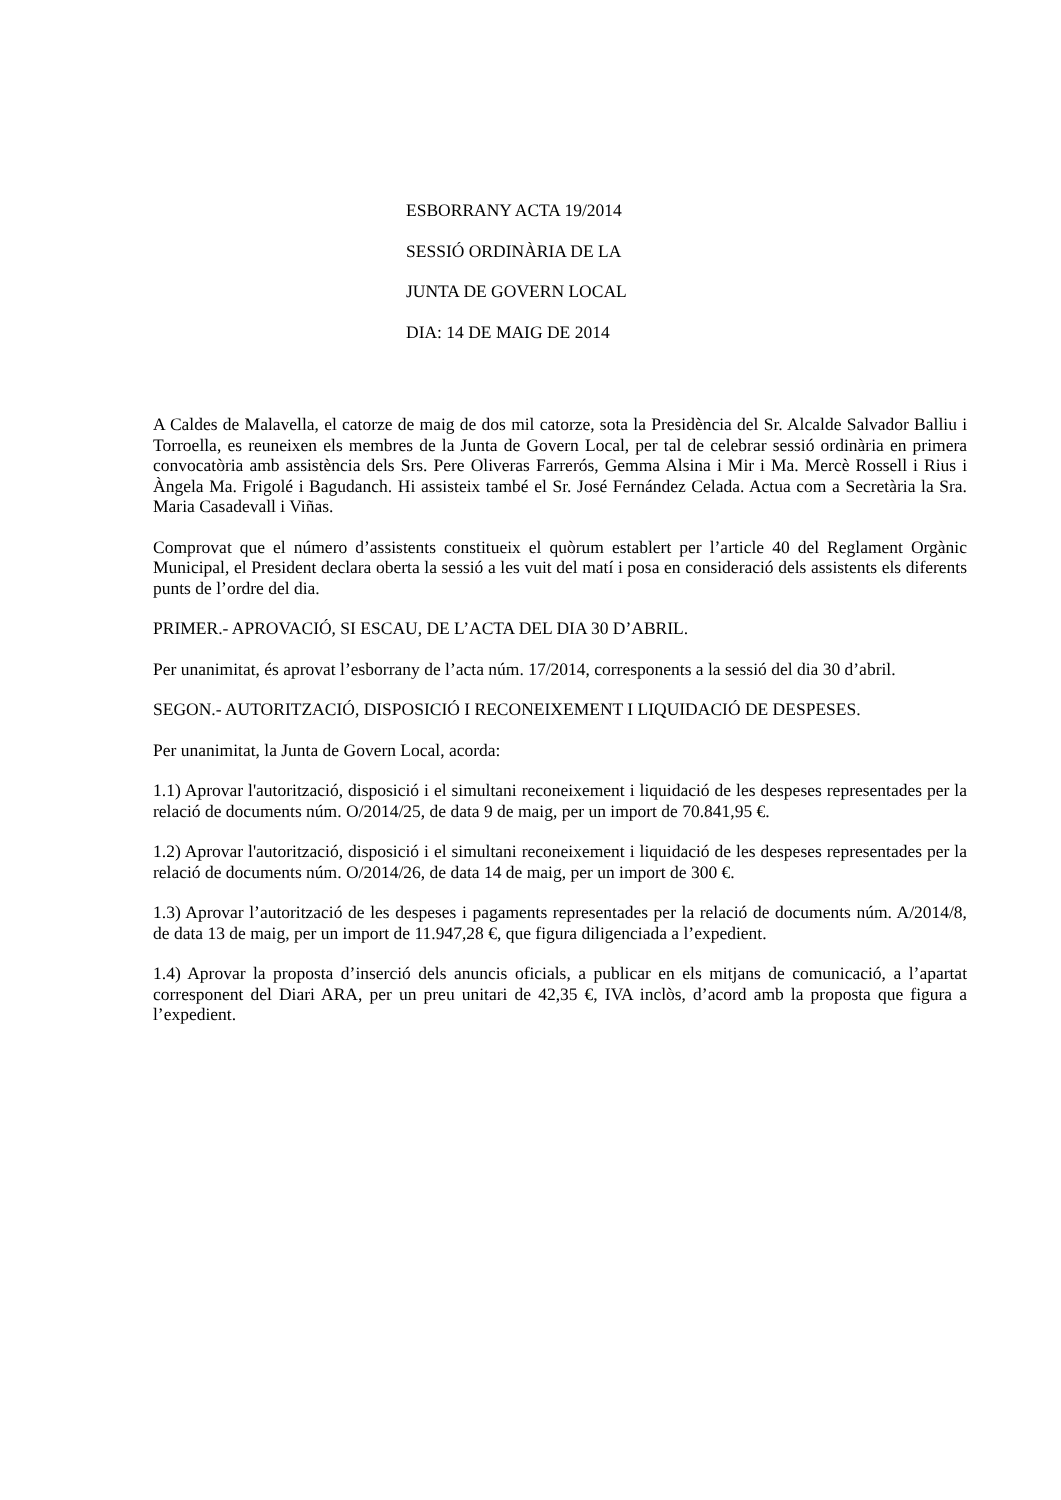ESBORRANY ACTA 19/2014
SESSIÓ ORDINÀRIA DE LA
JUNTA DE GOVERN LOCAL
DIA: 14 DE MAIG DE 2014
A Caldes de Malavella, el catorze de maig de dos mil catorze, sota la Presidència del Sr. Alcalde Salvador Balliu i Torroella, es reuneixen els membres de la Junta de Govern Local, per tal de celebrar sessió ordinària en primera convocatòria amb assistència dels Srs. Pere Oliveras Farrerós, Gemma Alsina i Mir i Ma. Mercè Rossell i Rius i Àngela Ma. Frigolé i Bagudanch. Hi assisteix també el Sr. José Fernández Celada. Actua com a Secretària la Sra. Maria Casadevall i Viñas.
Comprovat que el número d’assistents constitueix el quòrum establert per l’article 40 del Reglament Orgànic Municipal, el President declara oberta la sessió a les vuit del matí i posa en consideració dels assistents els diferents punts de l’ordre del dia.
PRIMER.- APROVACIÓ, SI ESCAU, DE L’ACTA DEL DIA 30 D’ABRIL.
Per unanimitat, és aprovat l’esborrany de l’acta núm. 17/2014, corresponents a la sessió del dia 30 d’abril.
SEGON.- AUTORITZACIÓ, DISPOSICIÓ I RECONEIXEMENT I LIQUIDACIÓ DE DESPESES.
Per unanimitat, la Junta de Govern Local, acorda:
1.1) Aprovar l'autorització, disposició i el simultani reconeixement i liquidació de les despeses representades per la relació de documents núm. O/2014/25, de data 9 de maig, per un import de 70.841,95 €.
1.2) Aprovar l'autorització, disposició i el simultani reconeixement i liquidació de les despeses representades per la relació de documents núm. O/2014/26, de data 14 de maig, per un import de 300 €.
1.3) Aprovar l’autorització de les despeses i pagaments representades per la relació de documents núm. A/2014/8, de data 13 de maig, per un import de 11.947,28 €, que figura diligenciada a l’expedient.
1.4) Aprovar la proposta d’inserció dels anuncis oficials, a publicar en els mitjans de comunicació, a l’apartat corresponent del Diari ARA, per un preu unitari de 42,35 €, IVA inclòs, d’acord amb la proposta que figura a l’expedient.